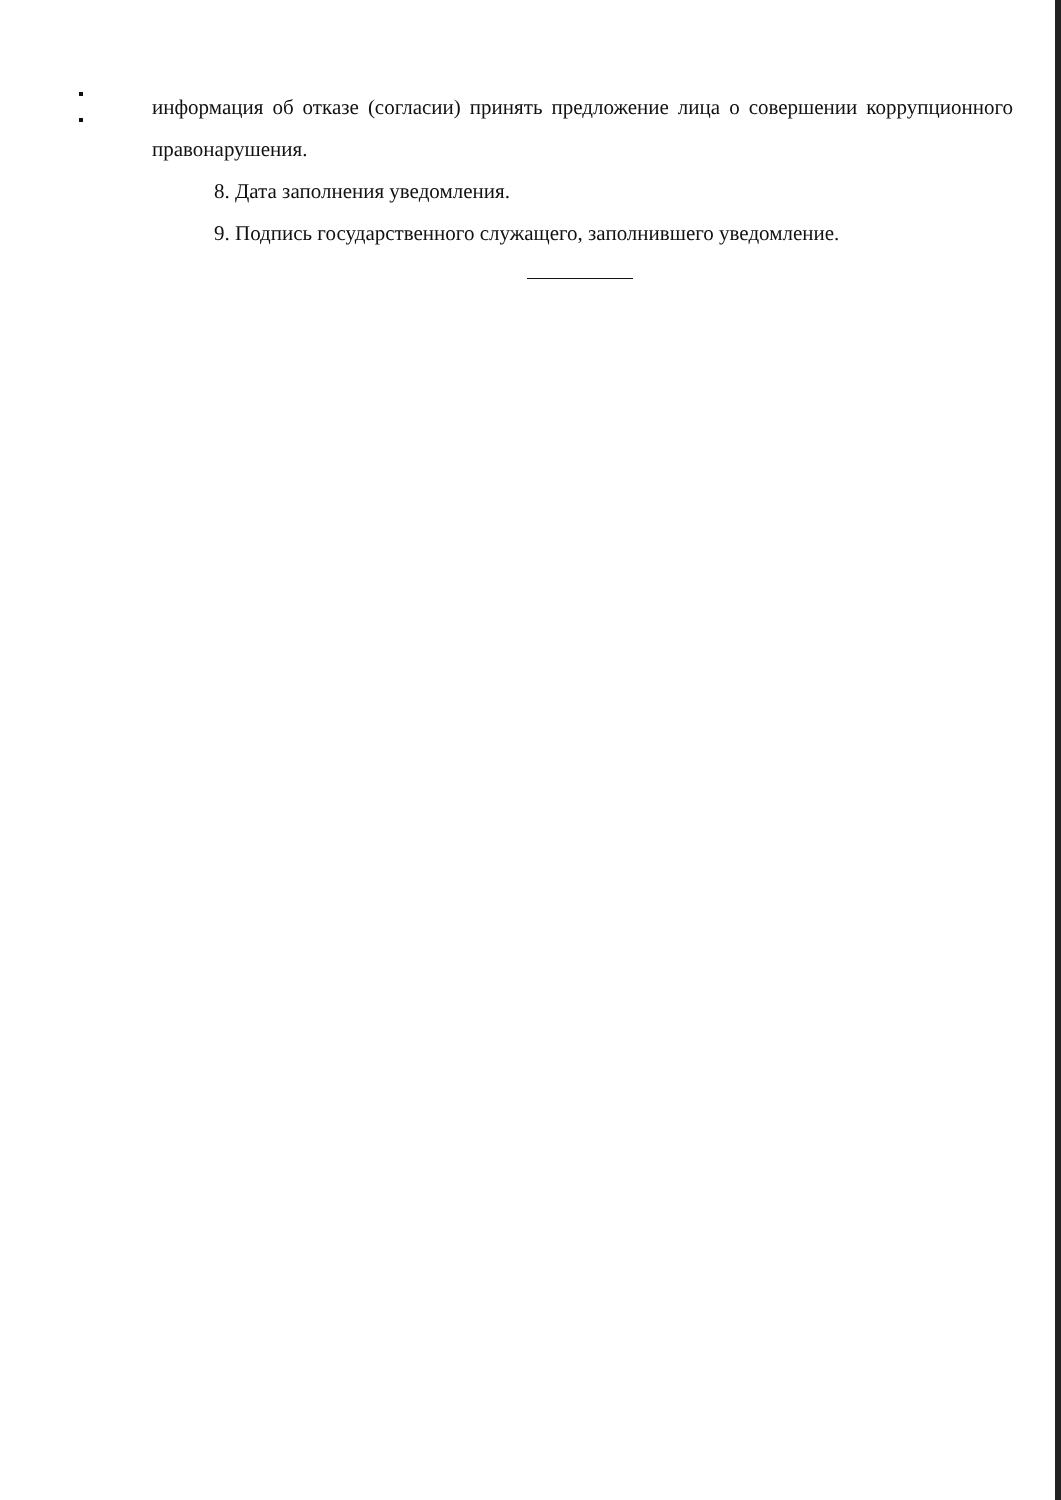информация об отказе (согласии) принять предложение лица о совершении коррупционного правонарушения.
8. Дата заполнения уведомления.
9. Подпись государственного служащего, заполнившего уведомление.